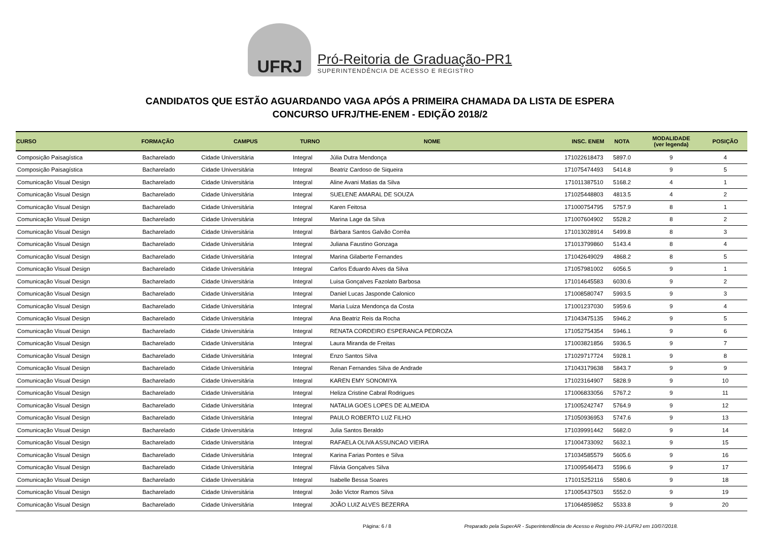UFRJ
Pró-Reitoria de Graduação-PR1
SUPERINTENDÊNCIA DE ACESSO E REGISTRO
CANDIDATOS QUE ESTÃO AGUARDANDO VAGA APÓS A PRIMEIRA CHAMADA DA LISTA DE ESPERA
CONCURSO UFRJ/THE-ENEM - EDIÇÃO 2018/2
| CURSO | FORMAÇÃO | CAMPUS | TURNO | NOME | INSC. ENEM | NOTA | MODALIDADE (ver legenda) | POSIÇÃO |
| --- | --- | --- | --- | --- | --- | --- | --- | --- |
| Composição Paisagística | Bacharelado | Cidade Universitária | Integral | Júlia Dutra Mendonça | 171022618473 | 5897.0 | 9 | 4 |
| Composição Paisagística | Bacharelado | Cidade Universitária | Integral | Beatriz Cardoso de Siqueira | 171075474493 | 5414.8 | 9 | 5 |
| Comunicação Visual Design | Bacharelado | Cidade Universitária | Integral | Aline Avani Matias da Silva | 171011387510 | 5168.2 | 4 | 1 |
| Comunicação Visual Design | Bacharelado | Cidade Universitária | Integral | SUELENE AMARAL DE SOUZA | 171025448803 | 4813.5 | 4 | 2 |
| Comunicação Visual Design | Bacharelado | Cidade Universitária | Integral | Karen Feitosa | 171000754795 | 5757.9 | 8 | 1 |
| Comunicação Visual Design | Bacharelado | Cidade Universitária | Integral | Marina Lage da Silva | 171007604902 | 5528.2 | 8 | 2 |
| Comunicação Visual Design | Bacharelado | Cidade Universitária | Integral | Bárbara Santos Galvão Corrêa | 171013028914 | 5499.8 | 8 | 3 |
| Comunicação Visual Design | Bacharelado | Cidade Universitária | Integral | Juliana Faustino Gonzaga | 171013799860 | 5143.4 | 8 | 4 |
| Comunicação Visual Design | Bacharelado | Cidade Universitária | Integral | Marina Gilaberte Fernandes | 171042649029 | 4868.2 | 8 | 5 |
| Comunicação Visual Design | Bacharelado | Cidade Universitária | Integral | Carlos Eduardo Alves da Silva | 171057981002 | 6056.5 | 9 | 1 |
| Comunicação Visual Design | Bacharelado | Cidade Universitária | Integral | Luisa Gonçalves Fazolato Barbosa | 171014645583 | 6030.6 | 9 | 2 |
| Comunicação Visual Design | Bacharelado | Cidade Universitária | Integral | Daniel Lucas Jasponde Calonico | 171008580747 | 5993.5 | 9 | 3 |
| Comunicação Visual Design | Bacharelado | Cidade Universitária | Integral | Maria Luiza Mendonça da Costa | 171001237030 | 5959.6 | 9 | 4 |
| Comunicação Visual Design | Bacharelado | Cidade Universitária | Integral | Ana Beatriz Reis da Rocha | 171043475135 | 5946.2 | 9 | 5 |
| Comunicação Visual Design | Bacharelado | Cidade Universitária | Integral | RENATA CORDEIRO ESPERANCA PEDROZA | 171052754354 | 5946.1 | 9 | 6 |
| Comunicação Visual Design | Bacharelado | Cidade Universitária | Integral | Laura Miranda de Freitas | 171003821856 | 5936.5 | 9 | 7 |
| Comunicação Visual Design | Bacharelado | Cidade Universitária | Integral | Enzo Santos Silva | 171029717724 | 5928.1 | 9 | 8 |
| Comunicação Visual Design | Bacharelado | Cidade Universitária | Integral | Renan Fernandes Silva de Andrade | 171043179638 | 5843.7 | 9 | 9 |
| Comunicação Visual Design | Bacharelado | Cidade Universitária | Integral | KAREN EMY SONOMIYA | 171023164907 | 5828.9 | 9 | 10 |
| Comunicação Visual Design | Bacharelado | Cidade Universitária | Integral | Heliza Cristine Cabral Rodrigues | 171006833056 | 5767.2 | 9 | 11 |
| Comunicação Visual Design | Bacharelado | Cidade Universitária | Integral | NATALIA GOES LOPES DE ALMEIDA | 171005242747 | 5764.9 | 9 | 12 |
| Comunicação Visual Design | Bacharelado | Cidade Universitária | Integral | PAULO ROBERTO LUZ FILHO | 171050936953 | 5747.6 | 9 | 13 |
| Comunicação Visual Design | Bacharelado | Cidade Universitária | Integral | Julia Santos Beraldo | 171039991442 | 5682.0 | 9 | 14 |
| Comunicação Visual Design | Bacharelado | Cidade Universitária | Integral | RAFAELA OLIVA ASSUNCAO VIEIRA | 171004733092 | 5632.1 | 9 | 15 |
| Comunicação Visual Design | Bacharelado | Cidade Universitária | Integral | Karina Farias Pontes e Silva | 171034585579 | 5605.6 | 9 | 16 |
| Comunicação Visual Design | Bacharelado | Cidade Universitária | Integral | Flávia Gonçalves Silva | 171009546473 | 5596.6 | 9 | 17 |
| Comunicação Visual Design | Bacharelado | Cidade Universitária | Integral | Isabelle Bessa Soares | 171015252116 | 5580.6 | 9 | 18 |
| Comunicação Visual Design | Bacharelado | Cidade Universitária | Integral | João Victor Ramos Silva | 171005437503 | 5552.0 | 9 | 19 |
| Comunicação Visual Design | Bacharelado | Cidade Universitária | Integral | JOÃO LUIZ ALVES BEZERRA | 171064859852 | 5533.8 | 9 | 20 |
Página: 6 / 8 Preparado pela SuperAR - Superintendência de Acesso e Registro PR-1/UFRJ em 10/07/2018.